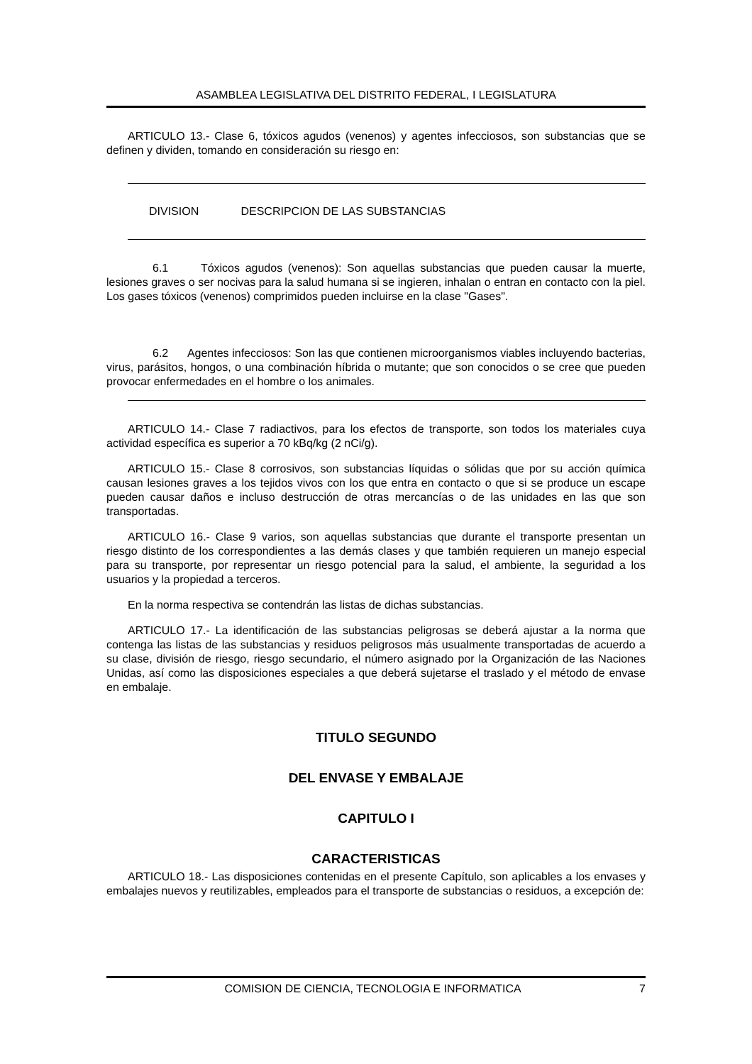ASAMBLEA LEGISLATIVA DEL DISTRITO FEDERAL, I LEGISLATURA
ARTICULO 13.- Clase 6, tóxicos agudos (venenos) y agentes infecciosos, son substancias que se definen y dividen, tomando en consideración su riesgo en:
DIVISION DESCRIPCION DE LAS SUBSTANCIAS
6.1 Tóxicos agudos (venenos): Son aquellas substancias que pueden causar la muerte, lesiones graves o ser nocivas para la salud humana si se ingieren, inhalan o entran en contacto con la piel. Los gases tóxicos (venenos) comprimidos pueden incluirse en la clase "Gases".
6.2 Agentes infecciosos: Son las que contienen microorganismos viables incluyendo bacterias, virus, parásitos, hongos, o una combinación híbrida o mutante; que son conocidos o se cree que pueden provocar enfermedades en el hombre o los animales.
ARTICULO 14.- Clase 7 radiactivos, para los efectos de transporte, son todos los materiales cuya actividad específica es superior a 70 kBq/kg (2 nCi/g).
ARTICULO 15.- Clase 8 corrosivos, son substancias líquidas o sólidas que por su acción química causan lesiones graves a los tejidos vivos con los que entra en contacto o que si se produce un escape pueden causar daños e incluso destrucción de otras mercancías o de las unidades en las que son transportadas.
ARTICULO 16.- Clase 9 varios, son aquellas substancias que durante el transporte presentan un riesgo distinto de los correspondientes a las demás clases y que también requieren un manejo especial para su transporte, por representar un riesgo potencial para la salud, el ambiente, la seguridad a los usuarios y la propiedad a terceros.
En la norma respectiva se contendrán las listas de dichas substancias.
ARTICULO 17.- La identificación de las substancias peligrosas se deberá ajustar a la norma que contenga las listas de las substancias y residuos peligrosos más usualmente transportadas de acuerdo a su clase, división de riesgo, riesgo secundario, el número asignado por la Organización de las Naciones Unidas, así como las disposiciones especiales a que deberá sujetarse el traslado y el método de envase en embalaje.
TITULO SEGUNDO
DEL ENVASE Y EMBALAJE
CAPITULO I
CARACTERISTICAS
ARTICULO 18.- Las disposiciones contenidas en el presente Capítulo, son aplicables a los envases y embalajes nuevos y reutilizables, empleados para el transporte de substancias o residuos, a excepción de:
COMISION DE CIENCIA, TECNOLOGIA E INFORMATICA 7